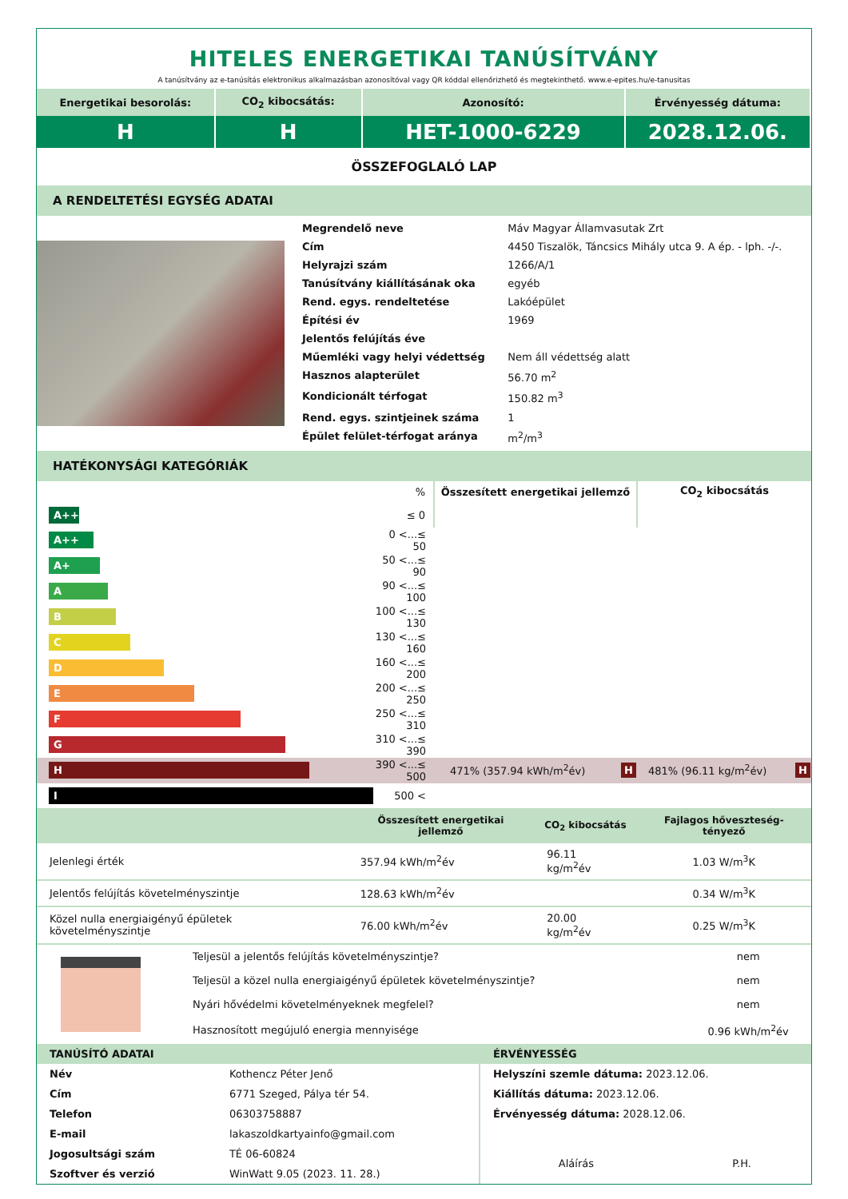HITELES ENERGETIKAI TANÚSÍTVÁNY
A tanúsítvány az e-tanúsítás elektronikus alkalmazásban azonosítóval vagy QR kóddal ellenőrizhető és megtekinthető. www.e-epites.hu/e-tanusitas
| Energetikai besorolás: | CO<sub>2</sub> kibocsátás: | Azonosító: | Érvényesség dátuma: |
| H | H | HET-1000-6229 | 2028.12.06. |
ÖSSZEFOGLALÓ LAP
A RENDELTETÉSI EGYSÉG ADATAI
| | / Megrendelő neve / Máv Magyar Államvasutak Zrt / / Cím / 4450 Tiszalök, Táncsics Mihály utca 9. A ép. - lph. -/-. / / Helyrajzi szám / 1266/A/1 / / Tanúsítvány kiállításának oka / egyéb / / Rend. egys. rendeltetése / Lakóépület / / Építési év / 1969 / / Jelentős felújítás éve / / / Műemléki vagy helyi védettség / Nem áll védettség alatt / / Hasznos alapterület / 56.70 m<sup>2</sup> / / Kondicionált térfogat / 150.82 m<sup>3</sup> / / Rend. egys. szintjeinek száma / 1 / / Épület felület-térfogat aránya / m<sup>2</sup>/m<sup>3</sup> / |
HATÉKONYSÁGI KATEGÓRIÁK
| | % | Összesített energetikai jellemző | CO<sub>2</sub> kibocsátás |
| A+++ | ≤ 0 | | |
| A++ | 0 <...≤ 50 | | |
| A+ | 50 <...≤ 90 | | |
| A | 90 <...≤ 100 | | |
| B | 100 <...≤ 130 | | |
| C | 130 <...≤ 160 | | |
| D | 160 <...≤ 200 | | |
| E | 200 <...≤ 250 | | |
| F | 250 <...≤ 310 | | |
| G | 310 <...≤ 390 | | |
| H | 390 <...≤ 500 | 471% (357.94 kWh/m<sup>2</sup>év) H | 481% (96.11 kg/m<sup>2</sup>év) H |
| I | 500 < | | |
| | Összesített energetikai jellemző | CO<sub>2</sub> kibocsátás | Fajlagos hőveszteség-tényező |
| --- | --- | --- | --- |
| Jelenlegi érték | 357.94 kWh/m<sup>2</sup>év | 96.11 kg/m<sup>2</sup>év | 1.03 W/m<sup>3</sup>K |
| Jelentős felújítás követelményszintje | 128.63 kWh/m<sup>2</sup>év | | 0.34 W/m<sup>3</sup>K |
| Közel nulla energiaigényű épületek követelményszintje | 76.00 kWh/m<sup>2</sup>év | 20.00 kg/m<sup>2</sup>év | 0.25 W/m<sup>3</sup>K |
| | Teljesül a jelentős felújítás követelményszintje? | nem |
| | Teljesül a közel nulla energiaigényű épületek követelményszintje? | nem |
| | Nyári hővédelmi követelményeknek megfelel? | nem |
| | Hasznosított megújuló energia mennyisége | 0.96 kWh/m<sup>2</sup>év |
| TANÚSÍTÓ ADATAI | | ÉRVÉNYESSÉG | |
| Név | Kothencz Péter Jenő | Helyszíni szemle dátuma: 2023.12.06. | |
| Cím | 6771 Szeged, Pálya tér 54. | Kiállítás dátuma: 2023.12.06. | |
| Telefon | 06303758887 | Érvényesség dátuma: 2028.12.06. | |
| E-mail | lakaszoldkartyainfo@gmail.com | | |
| Jogosultsági szám | TÉ 06-60824 | Aláírás | P.H. |
| Szoftver és verzió | WinWatt 9.05 (2023. 11. 28.) | | |